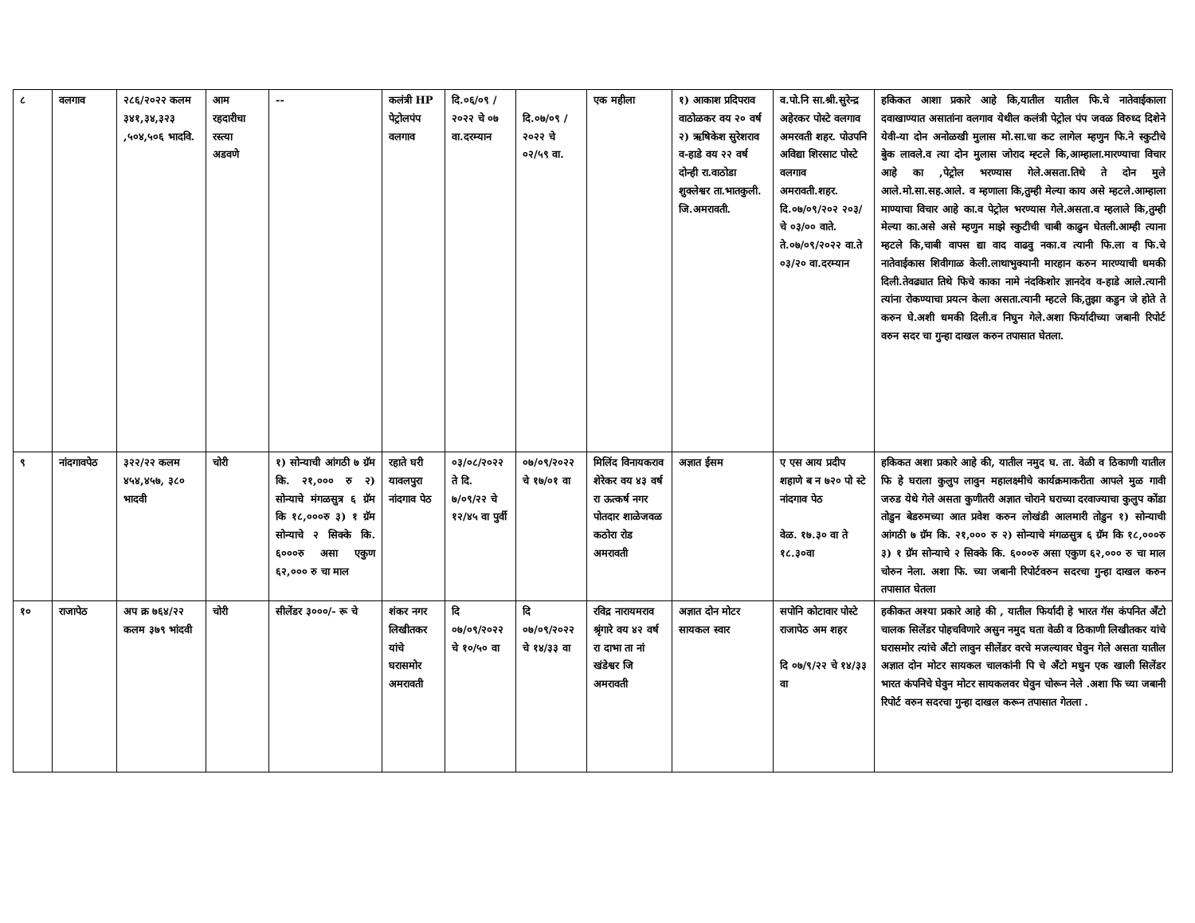| ८ | वलगाव | २८६/२०२२ कलम ३४१,३४,३२३ ,५०४,५०६ भादवि. | आम रहदारीचा रस्त्या अडवणे | -- | कलंत्री HP पेट्रोलपंप वलगाव | दि.०६/०९ /२०२२ चे ०७ वा.दरम्यान | दि.०७/०९ /२०२२ चे ०२/५९ वा. | एक महीला | १) आकाश प्रदिपराव वाठोळकर वय २० वर्ष २) ऋषिकेश सुरेशराव व-हाडे वय २२ वर्ष दोन्ही रा.वाठोडा शुक्लेश्वर ता.भातकुली. जि.अमरावती. | व.पो.नि सा.श्री.सुरेन्द्र अहेरकर पोस्टे वलगाव अमरवती शहर. पोउपनि अविद्या शिरसाट पोस्टे वलगाव अमरावती.शहर. दि.०७/०९/२०२ २०३/चे ०३/०० वाते. ते.०७/०९/२०२२ वा.ते ०३/२० वा.दरम्यान | हकिकत आशा प्रकारे आहे कि,यातील यातील फि.चे नातेवाईकाला दवाखाण्यात असातांना वलगाव येथील कलंत्री पेट्रोल पंप जवळ विरुध्द दिशेने येवी-या दोन अनोळखी मुलास मो.सा.चा कट लागेल म्हणुन फि.ने स्कुटीचे बुेक लावले.व त्या दोन मुलास जोराद म्ह्टले कि,आम्हाला.मारण्याचा विचार आहे का ,पेट्रोल भरण्यास गेले.असता.तिथे ते दोन मुले आले.मो.सा.सह.आले. व म्हणाला कि,तुम्ही मेल्या काय असे म्हटले.आम्हाला माण्याचा विचार आहे का.व पेट्रोल भरण्यास गेले.असता.व म्हलाले कि,तुम्ही मेल्या का.असे असे म्हणुन माझे स्कुटीची चाबी काढुन घेतली.आम्ही त्याना म्हटले कि,चाबी वापस द्या वाद वाढवु नका.व त्यानी फि.ला व फि.चे नातेवाईकास शिवीगाळ केली.लाथाभुक्यानी मारहान करुन मारण्याची धमकी दिली.तेवढ्यात तिथे फिचे काका नामे नंदकिशोर ज्ञानदेव व-हाडे आले.त्यानी त्यांना रोकण्याचा प्रयत्न केला असता.त्यानी म्हटले कि,तुझा कडुन जे होते ते करुन घे.अशी धमकी दिली.व निघुन गेले.अशा फिर्यादीच्या जबानी रिपोर्ट वरुन सदर चा गुन्हा दाखल करुन तपासात घेतला. |
| ९ | नांदगावपेठ | ३२२/२२ कलम ४५४,४५७, ३८० भादवी | चोरी | १) सोन्याची आंगठी ७ ग्रॅम कि. २१,००० रु २) सोन्याचे मंगळसुत्र ६ ग्रॅम कि १८,०००रु ३) १ ग्रॅम सोन्याचे २ सिक्के कि. ६०००रु असा एकुण ६२,००० रु चा माल | रहाते घरी यावलपुरा नांदगाव पेठ | ०३/०८/२०२२ ते दि. ७/०९/२२ चे १२/४५ वा पुर्वी | ०७/०९/२०२२ चे १७/०१ वा | मिलिंद विनायकराव शेरेकर वय ४३ वर्ष रा ऊत्कर्ष नगर पोतदार शाळेजवळ कठोरा रोड अमरावती | अज्ञात ईसम | ए एस आय प्रदीप शहाणे ब न ७२० पो स्टे नांदगाव पेठ वेळ. १७.३० वा ते १८.३०वा | हकिकत अशा प्रकारे आहे की, यातील नमुद घ. ता. वेळी व ठिकाणी यातील फि हे घराला कुलुप लावुन महालक्ष्मीचे कार्यक्रमाकरीता आपले मुळ गावी जरुड येथे गेले असता कुणीतरी अज्ञात चोराने घराच्या दरवाज्याचा कुलुप कोंडा तोडुन बेडरुमच्या आत प्रवेश करुन लोखंडी आलमारी तोडुन १) सोन्याची आंगठी ७ ग्रॅम कि. २१,००० रु २) सोन्याचे मंगळसुत्र ६ ग्रॅम कि १८,०००रु ३) १ ग्रॅम सोन्याचे २ सिक्के कि. ६०००रु असा एकुण ६२,००० रु चा माल चोरुन नेला. अशा फि. च्या जबानी रिपोर्टवरुन सदरचा गुन्हा दाखल करुन तपासात घेतला |
| १० | राजापेठ | अप क्र ७६४/२२ कलम ३७९ भांदवी | चोरी | सीलेंडर ३०००/- रू चे | शंकर नगर लिखीतकर यांचे घरासमोर अमरावती | दि ०७/०९/२०२२ चे १०/५० वा | दि ०७/०९/२०२२ चे १४/३३ वा | रविद्र नारायमराव श्रृंगारे वय ४२ वर्ष रा दाभा ता नां खंडेश्वर जि अमरावती | अज्ञात दोन मोटर सायकल स्वार | सपोनि कोटावार पोस्टे राजापेठ अम शहर दि ०७/९/२२ चे १४/३३ वा | हकीकत अश्या प्रकारे आहे की , यातील फिर्यादी हे भारत गॅस कंपनित अँटो चालक सिलेंडर पोहचविणारे असुन नमुद घता वेळी व ठिकाणी लिखीतकर यांचे घरासमोर त्यांचे अँटो लावुन सीलेंडर वरचे मजल्यावर घेवुन गेले असता यातील अज्ञात दोन मोटर सायकल चालकांनी पि चे अँटो मधुन एक खाली सिलेंडर भारत कंपनिचे घेवुन मोटर सायकलवर घेवुन चोरून नेले .अशा फि च्या जबानी रिपोर्ट वरुन सदरचा गुन्हा दाखल करून तपासात गेतला . |